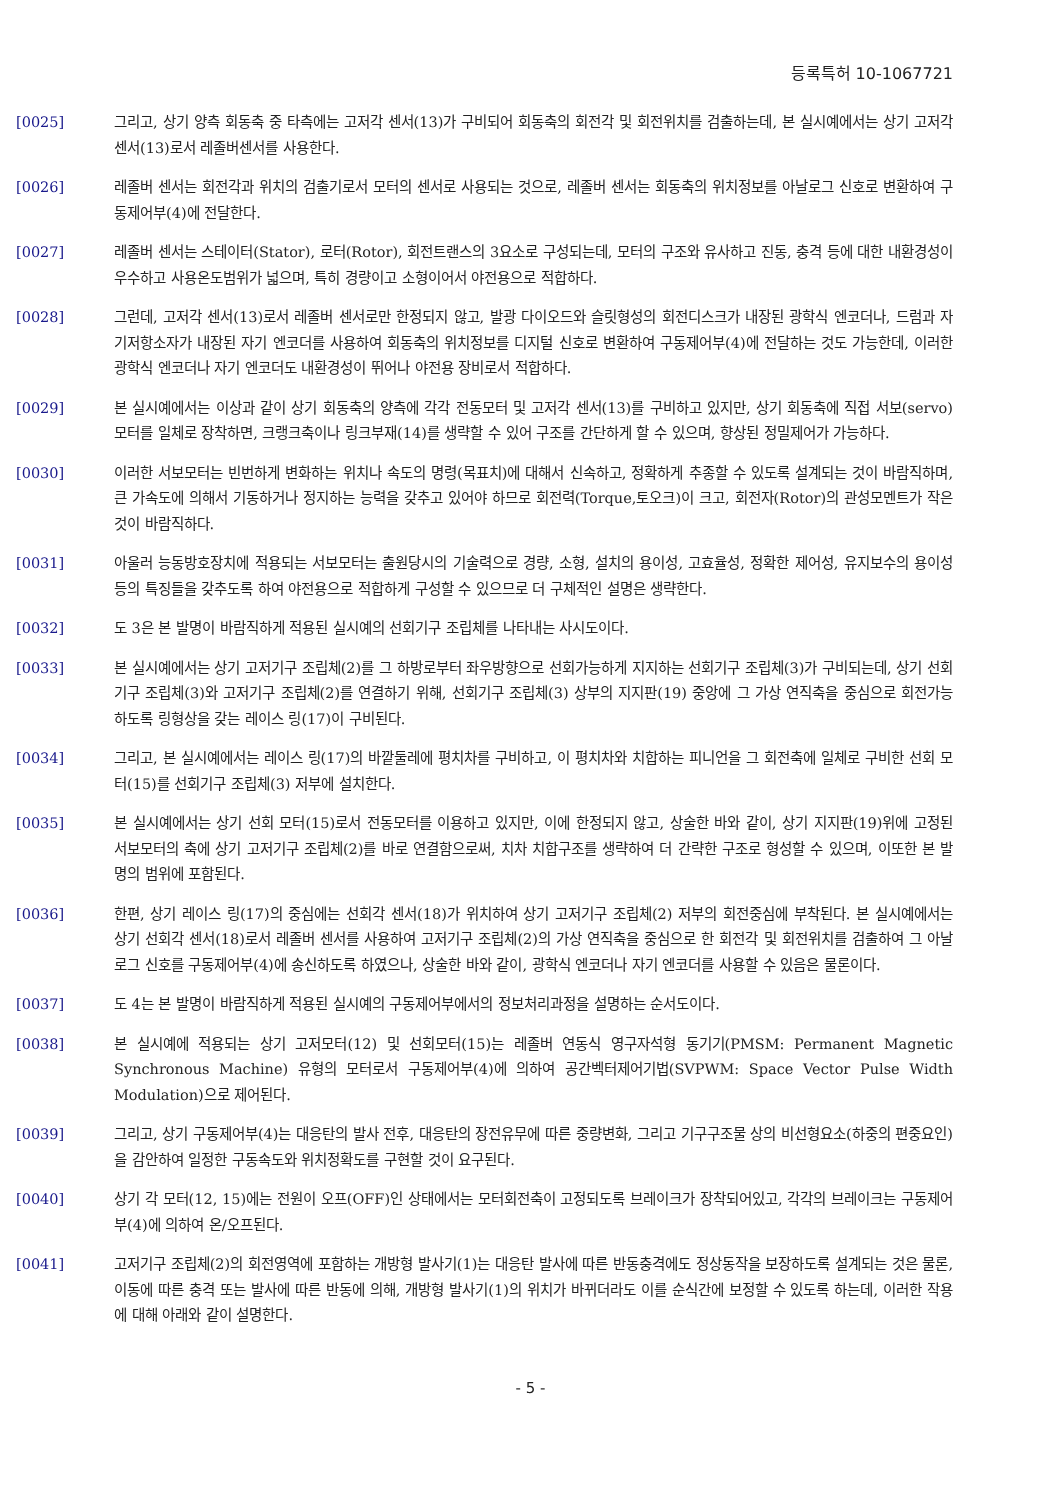등록특허 10-1067721
[0025] 그리고, 상기 양측 회동축 중 타측에는 고저각 센서(13)가 구비되어 회동축의 회전각 및 회전위치를 검출하는데, 본 실시예에서는 상기 고저각 센서(13)로서 레졸버센서를 사용한다.
[0026] 레졸버 센서는 회전각과 위치의 검출기로서 모터의 센서로 사용되는 것으로, 레졸버 센서는 회동축의 위치정보를 아날로그 신호로 변환하여 구동제어부(4)에 전달한다.
[0027] 레졸버 센서는 스테이터(Stator), 로터(Rotor), 회전트랜스의 3요소로 구성되는데, 모터의 구조와 유사하고 진동, 충격 등에 대한 내환경성이 우수하고 사용온도범위가 넓으며, 특히 경량이고 소형이어서 야전용으로 적합하다.
[0028] 그런데, 고저각 센서(13)로서 레졸버 센서로만 한정되지 않고, 발광 다이오드와 슬릿형성의 회전디스크가 내장된 광학식 엔코더나, 드럼과 자기저항소자가 내장된 자기 엔코더를 사용하여 회동축의 위치정보를 디지털 신호로 변환하여 구동제어부(4)에 전달하는 것도 가능한데, 이러한 광학식 엔코더나 자기 엔코더도 내환경성이 뛰어나 야전용 장비로서 적합하다.
[0029] 본 실시예에서는 이상과 같이 상기 회동축의 양측에 각각 전동모터 및 고저각 센서(13)를 구비하고 있지만, 상기 회동축에 직접 서보(servo)모터를 일체로 장착하면, 크랭크축이나 링크부재(14)를 생략할 수 있어 구조를 간단하게 할 수 있으며, 향상된 정밀제어가 가능하다.
[0030] 이러한 서보모터는 빈번하게 변화하는 위치나 속도의 명령(목표치)에 대해서 신속하고, 정확하게 추종할 수 있도록 설계되는 것이 바람직하며, 큰 가속도에 의해서 기동하거나 정지하는 능력을 갖추고 있어야 하므로 회전력(Torque,토오크)이 크고, 회전자(Rotor)의 관성모멘트가 작은 것이 바람직하다.
[0031] 아울러 능동방호장치에 적용되는 서보모터는 출원당시의 기술력으로 경량, 소형, 설치의 용이성, 고효율성, 정확한 제어성, 유지보수의 용이성 등의 특징들을 갖추도록 하여 야전용으로 적합하게 구성할 수 있으므로 더 구체적인 설명은 생략한다.
[0032] 도 3은 본 발명이 바람직하게 적용된 실시예의 선회기구 조립체를 나타내는 사시도이다.
[0033] 본 실시예에서는 상기 고저기구 조립체(2)를 그 하방로부터 좌우방향으로 선회가능하게 지지하는 선회기구 조립체(3)가 구비되는데, 상기 선회기구 조립체(3)와 고저기구 조립체(2)를 연결하기 위해, 선회기구 조립체(3) 상부의 지지판(19) 중앙에 그 가상 연직축을 중심으로 회전가능하도록 링형상을 갖는 레이스 링(17)이 구비된다.
[0034] 그리고, 본 실시예에서는 레이스 링(17)의 바깥둘레에 평치차를 구비하고, 이 평치차와 치합하는 피니언을 그 회전축에 일체로 구비한 선회 모터(15)를 선회기구 조립체(3) 저부에 설치한다.
[0035] 본 실시예에서는 상기 선회 모터(15)로서 전동모터를 이용하고 있지만, 이에 한정되지 않고, 상술한 바와 같이, 상기 지지판(19)위에 고정된 서보모터의 축에 상기 고저기구 조립체(2)를 바로 연결함으로써, 치차 치합구조를 생략하여 더 간략한 구조로 형성할 수 있으며, 이또한 본 발명의 범위에 포함된다.
[0036] 한편, 상기 레이스 링(17)의 중심에는 선회각 센서(18)가 위치하여 상기 고저기구 조립체(2) 저부의 회전중심에 부착된다. 본 실시예에서는 상기 선회각 센서(18)로서 레졸버 센서를 사용하여 고저기구 조립체(2)의 가상 연직축을 중심으로 한 회전각 및 회전위치를 검출하여 그 아날로그 신호를 구동제어부(4)에 송신하도록 하였으나, 상술한 바와 같이, 광학식 엔코더나 자기 엔코더를 사용할 수 있음은 물론이다.
[0037] 도 4는 본 발명이 바람직하게 적용된 실시예의 구동제어부에서의 정보처리과정을 설명하는 순서도이다.
[0038] 본 실시예에 적용되는 상기 고저모터(12) 및 선회모터(15)는 레졸버 연동식 영구자석형 동기기(PMSM: Permanent Magnetic Synchronous Machine) 유형의 모터로서 구동제어부(4)에 의하여 공간벡터제어기법(SVPWM: Space Vector Pulse Width Modulation)으로 제어된다.
[0039] 그리고, 상기 구동제어부(4)는 대응탄의 발사 전후, 대응탄의 장전유무에 따른 중량변화, 그리고 기구구조물 상의 비선형요소(하중의 편중요인)을 감안하여 일정한 구동속도와 위치정확도를 구현할 것이 요구된다.
[0040] 상기 각 모터(12, 15)에는 전원이 오프(OFF)인 상태에서는 모터회전축이 고정되도록 브레이크가 장착되어있고, 각각의 브레이크는 구동제어부(4)에 의하여 온/오프된다.
[0041] 고저기구 조립체(2)의 회전영역에 포함하는 개방형 발사기(1)는 대응탄 발사에 따른 반동충격에도 정상동작을 보장하도록 설계되는 것은 물론, 이동에 따른 충격 또는 발사에 따른 반동에 의해, 개방형 발사기(1)의 위치가 바뀌더라도 이를 순식간에 보정할 수 있도록 하는데, 이러한 작용에 대해 아래와 같이 설명한다.
- 5 -